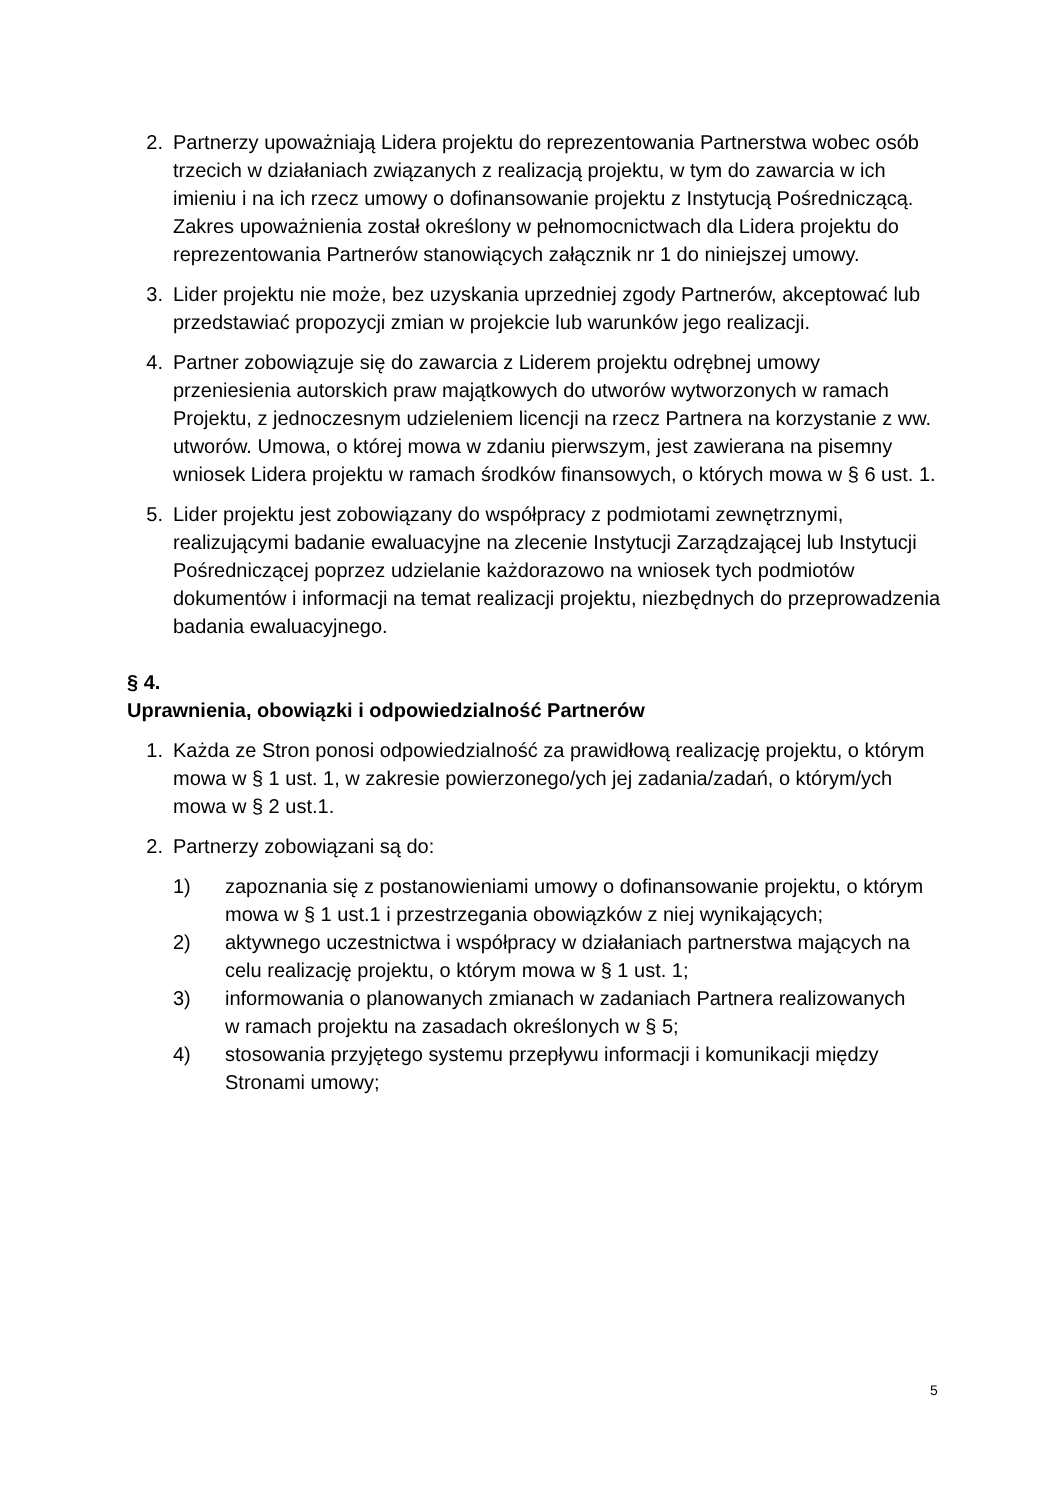2. Partnerzy upoważniają Lidera projektu do reprezentowania Partnerstwa wobec osób trzecich w działaniach związanych z realizacją projektu, w tym do zawarcia w ich imieniu i na ich rzecz umowy o dofinansowanie projektu z Instytucją Pośredniczącą. Zakres upoważnienia został określony w pełnomocnictwach dla Lidera projektu do reprezentowania Partnerów stanowiących załącznik nr 1 do niniejszej umowy.
3. Lider projektu nie może, bez uzyskania uprzedniej zgody Partnerów, akceptować lub przedstawiać propozycji zmian w projekcie lub warunków jego realizacji.
4. Partner zobowiązuje się do zawarcia z Liderem projektu odrębnej umowy przeniesienia autorskich praw majątkowych do utworów wytworzonych w ramach Projektu, z jednoczesnym udzieleniem licencji na rzecz Partnera na korzystanie z ww. utworów. Umowa, o której mowa w zdaniu pierwszym, jest zawierana na pisemny wniosek Lidera projektu w ramach środków finansowych, o których mowa w § 6 ust. 1.
5. Lider projektu jest zobowiązany do współpracy z podmiotami zewnętrznymi, realizującymi badanie ewaluacyjne na zlecenie Instytucji Zarządzającej lub Instytucji Pośredniczącej poprzez udzielanie każdorazowo na wniosek tych podmiotów dokumentów i informacji na temat realizacji projektu, niezbędnych do przeprowadzenia badania ewaluacyjnego.
§ 4.
Uprawnienia, obowiązki i odpowiedzialność Partnerów
1. Każda ze Stron ponosi odpowiedzialność za prawidłową realizację projektu, o którym mowa w § 1 ust. 1, w zakresie powierzonego/ych jej zadania/zadań, o którym/ych mowa w § 2 ust.1.
2. Partnerzy zobowiązani są do:
1) zapoznania się z postanowieniami umowy o dofinansowanie projektu, o którym mowa w § 1 ust.1 i przestrzegania obowiązków z niej wynikających;
2) aktywnego uczestnictwa i współpracy w działaniach partnerstwa mających na celu realizację projektu, o którym mowa w § 1 ust. 1;
3) informowania o planowanych zmianach w zadaniach Partnera realizowanych
w ramach projektu na zasadach określonych w § 5;
4) stosowania przyjętego systemu przepływu informacji i komunikacji między Stronami umowy;
5